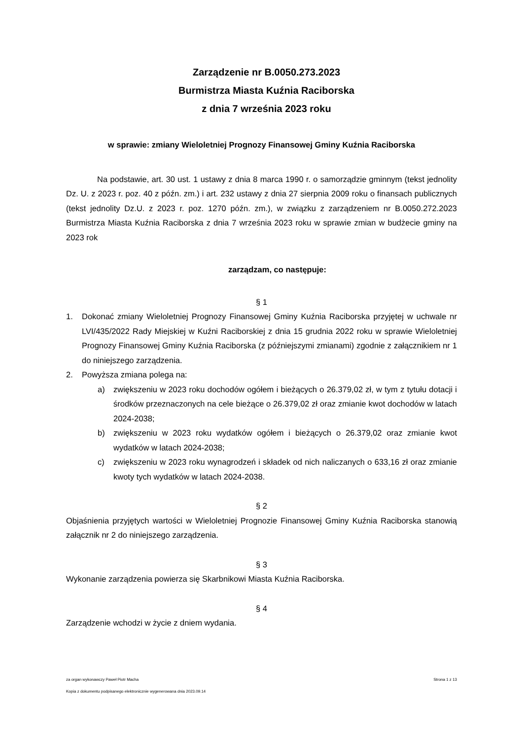Zarządzenie nr B.0050.273.2023
Burmistrza Miasta Kuźnia Raciborska
z dnia 7 września 2023 roku
w sprawie: zmiany Wieloletniej Prognozy Finansowej Gminy Kuźnia Raciborska
Na podstawie, art. 30 ust. 1 ustawy z dnia 8 marca 1990 r. o samorządzie gminnym (tekst jednolity Dz. U. z 2023 r. poz. 40 z późn. zm.) i art. 232 ustawy z dnia 27 sierpnia 2009 roku o finansach publicznych (tekst jednolity Dz.U. z 2023 r. poz. 1270 późn. zm.), w związku z zarządzeniem nr B.0050.272.2023 Burmistrza Miasta Kuźnia Raciborska z dnia 7 września 2023 roku w sprawie zmian w budżecie gminy na 2023 rok
zarządzam, co następuje:
§ 1
1. Dokonać zmiany Wieloletniej Prognozy Finansowej Gminy Kuźnia Raciborska przyjętej w uchwale nr LVI/435/2022 Rady Miejskiej w Kuźni Raciborskiej z dnia 15 grudnia 2022 roku w sprawie Wieloletniej Prognozy Finansowej Gminy Kuźnia Raciborska (z późniejszymi zmianami) zgodnie z załącznikiem nr 1 do niniejszego zarządzenia.
2. Powyższa zmiana polega na:
a) zwiększeniu w 2023 roku dochodów ogółem i bieżących o 26.379,02 zł, w tym z tytułu dotacji i środków przeznaczonych na cele bieżące o 26.379,02 zł oraz zmianie kwot dochodów w latach 2024-2038;
b) zwiększeniu w 2023 roku wydatków ogółem i bieżących o 26.379,02 oraz zmianie kwot wydatków w latach 2024-2038;
c) zwiększeniu w 2023 roku wynagrodzeń i składek od nich naliczanych o 633,16 zł oraz zmianie kwoty tych wydatków w latach 2024-2038.
§ 2
Objaśnienia przyjętych wartości w Wieloletniej Prognozie Finansowej Gminy Kuźnia Raciborska stanowią załącznik nr 2 do niniejszego zarządzenia.
§ 3
Wykonanie zarządzenia powierza się Skarbnikowi Miasta Kuźnia Raciborska.
§ 4
Zarządzenie wchodzi w życie z dniem wydania.
za organ wykonawczy Paweł Piotr Macha Strona 1 z 13
Kopia z dokumentu podpisanego elektronicznie wygenerowana dnia 2023.09.14